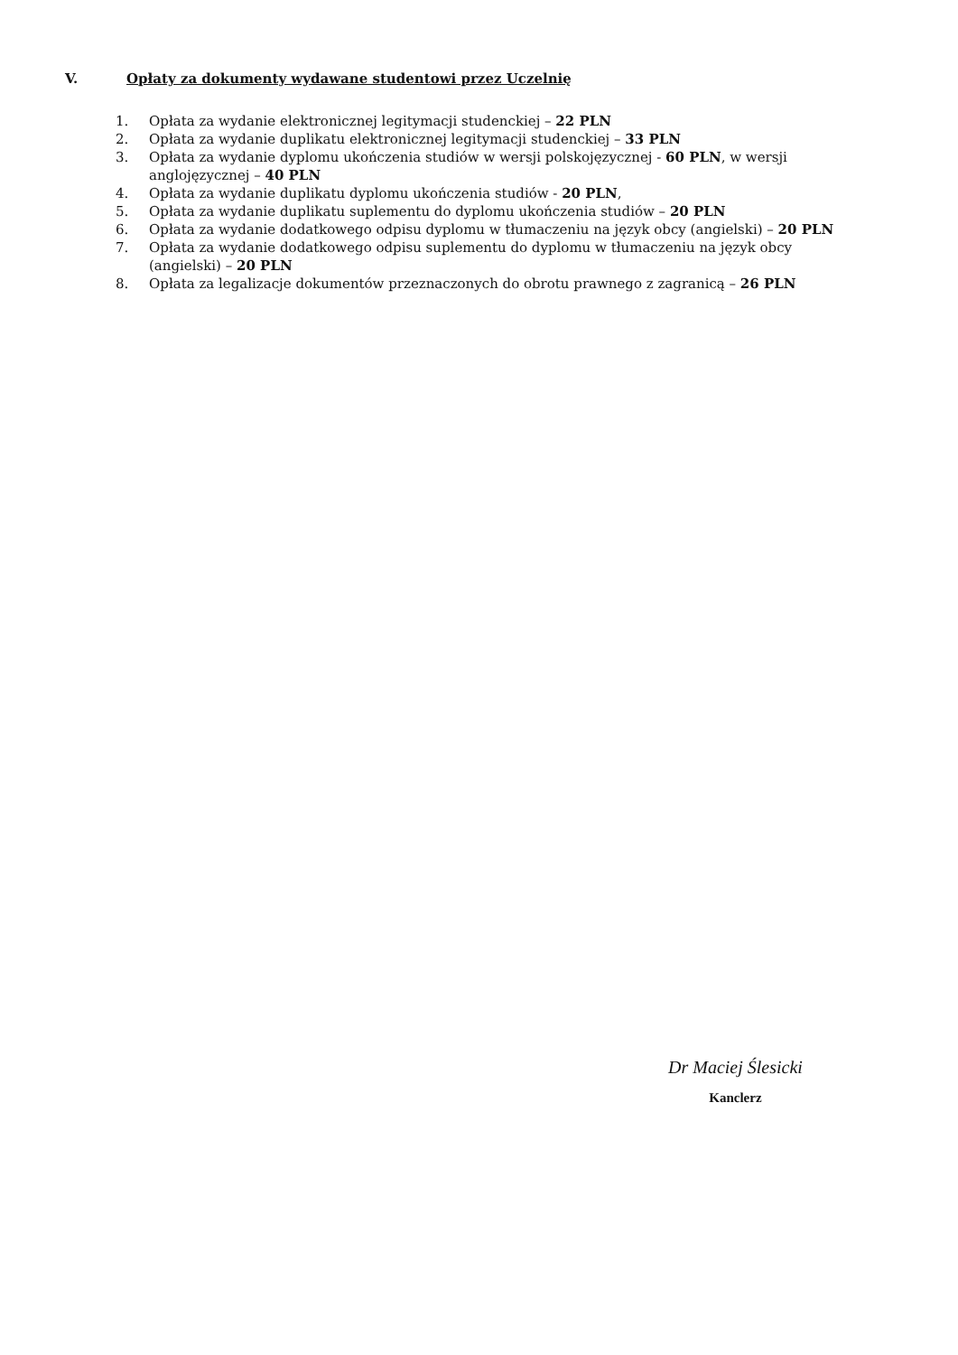V. Opłaty za dokumenty wydawane studentowi przez Uczelnię
1. Opłata za wydanie elektronicznej legitymacji studenckiej – 22 PLN
2. Opłata za wydanie duplikatu elektronicznej legitymacji studenckiej – 33 PLN
3. Opłata za wydanie dyplomu ukończenia studiów w wersji polskojęzycznej - 60 PLN, w wersji anglojęzycznej – 40 PLN
4. Opłata za wydanie duplikatu dyplomu ukończenia studiów - 20 PLN,
5. Opłata za wydanie duplikatu suplementu do dyplomu ukończenia studiów – 20 PLN
6. Opłata za wydanie dodatkowego odpisu dyplomu w tłumaczeniu na język obcy (angielski) – 20 PLN
7. Opłata za wydanie dodatkowego odpisu suplementu do dyplomu w tłumaczeniu na język obcy (angielski) – 20 PLN
8. Opłata za legalizacje dokumentów przeznaczonych do obrotu prawnego z zagranicą – 26 PLN
Dr Maciej Ślesicki
Kanclerz